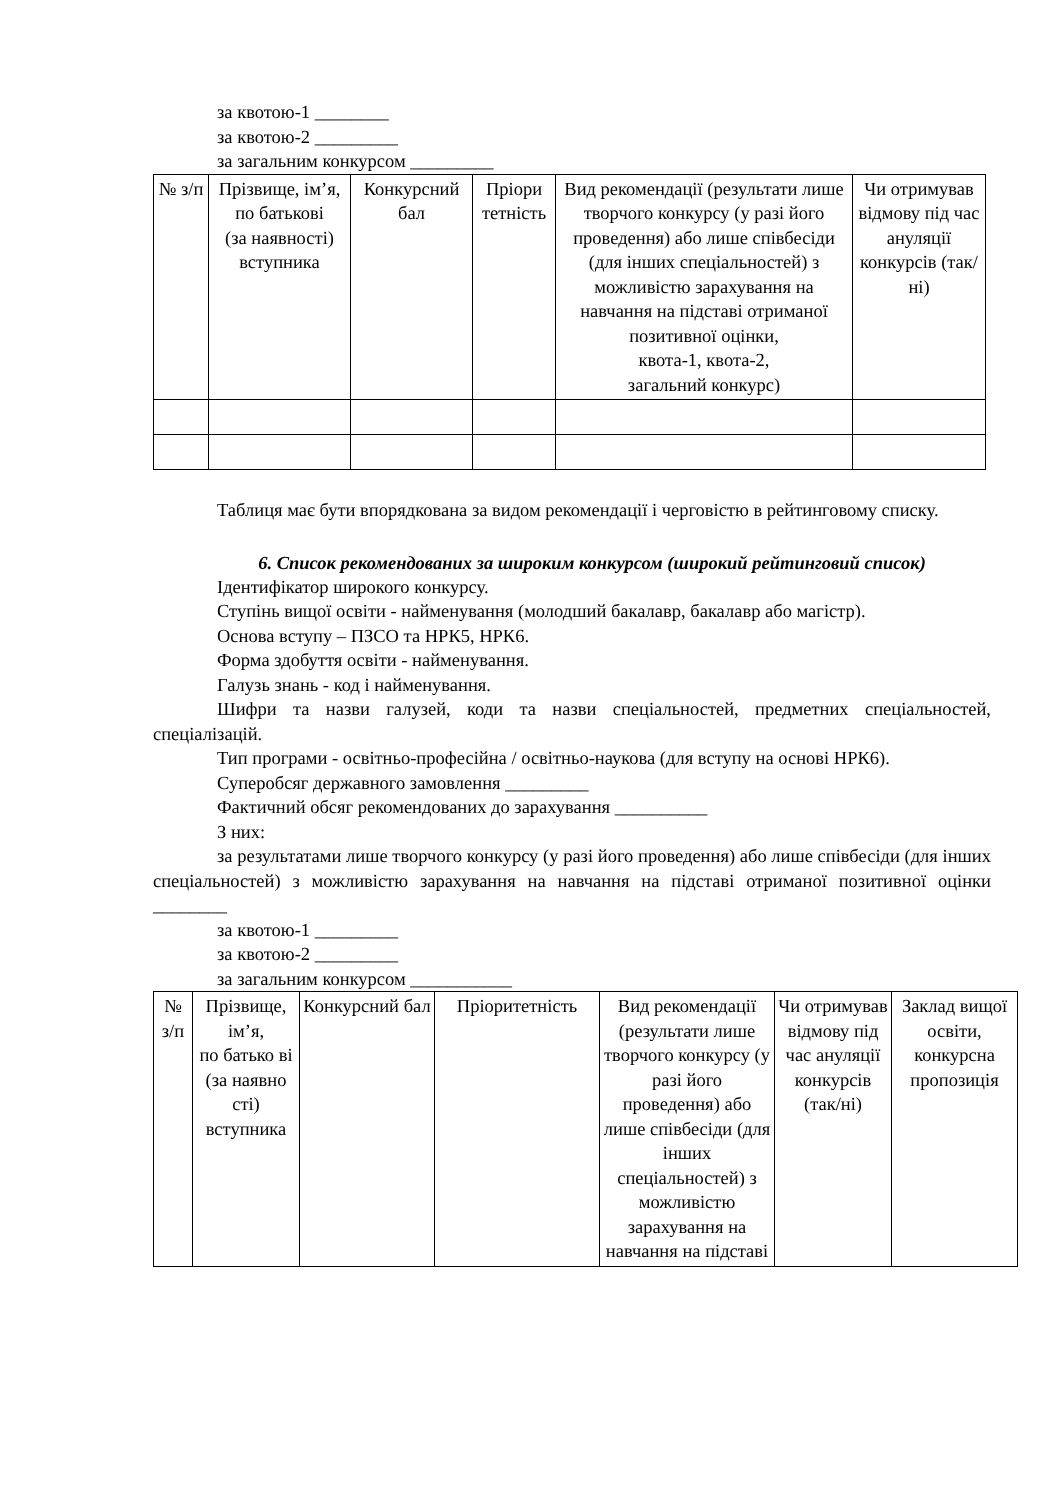за квотою-1 ________
за квотою-2 _________
за загальним конкурсом _________
| № з/п | Прізвище, ім’я, по батькові (за наявності) вступника | Конкурсний бал | Пріори тетність | Вид рекомендації (результати лише творчого конкурсу (у разі його проведення) або лише співбесіди (для інших спеціальностей) з можливістю зарахування на навчання на підставі отриманої позитивної оцінки, квота-1, квота-2, загальний конкурс) | Чи отримував відмову під час ануляції конкурсів (так/ні) |
| --- | --- | --- | --- | --- | --- |
Таблиця має бути впорядкована за видом рекомендації і черговістю в рейтинговому списку.
6. Список рекомендованих за широким конкурсом (широкий рейтинговий список)
Ідентифікатор широкого конкурсу.
Ступінь вищої освіти - найменування (молодший бакалавр, бакалавр або магістр).
Основа вступу – ПЗСО та НРК5, НРК6.
Форма здобуття освіти - найменування.
Галузь знань - код і найменування.
Шифри та назви галузей, коди та назви спеціальностей, предметних спеціальностей, спеціалізацій.
Тип програми - освітньо-професійна / освітньо-наукова (для вступу на основі НРК6).
Суперобсяг державного замовлення _________
Фактичний обсяг рекомендованих до зарахування __________
З них:
за результатами лише творчого конкурсу (у разі його проведення) або лише співбесіди (для інших спеціальностей) з можливістю зарахування на навчання на підставі отриманої позитивної оцінки ________
за квотою-1 _________
за квотою-2 _________
за загальним конкурсом ___________
| № з/п | Прізвище, ім’я, по батько ві (за наявно сті) вступника | Конкурсний бал | Пріоритетність | Вид рекомендації (результати лише творчого конкурсу (у разі його проведення) або лише співбесіди (для інших спеціальностей) з можливістю зарахування на навчання на підставі | Чи отримував відмову під час ануляції конкурсів (так/ні) | Заклад вищої освіти, конкурсна пропозиція |
| --- | --- | --- | --- | --- | --- | --- |